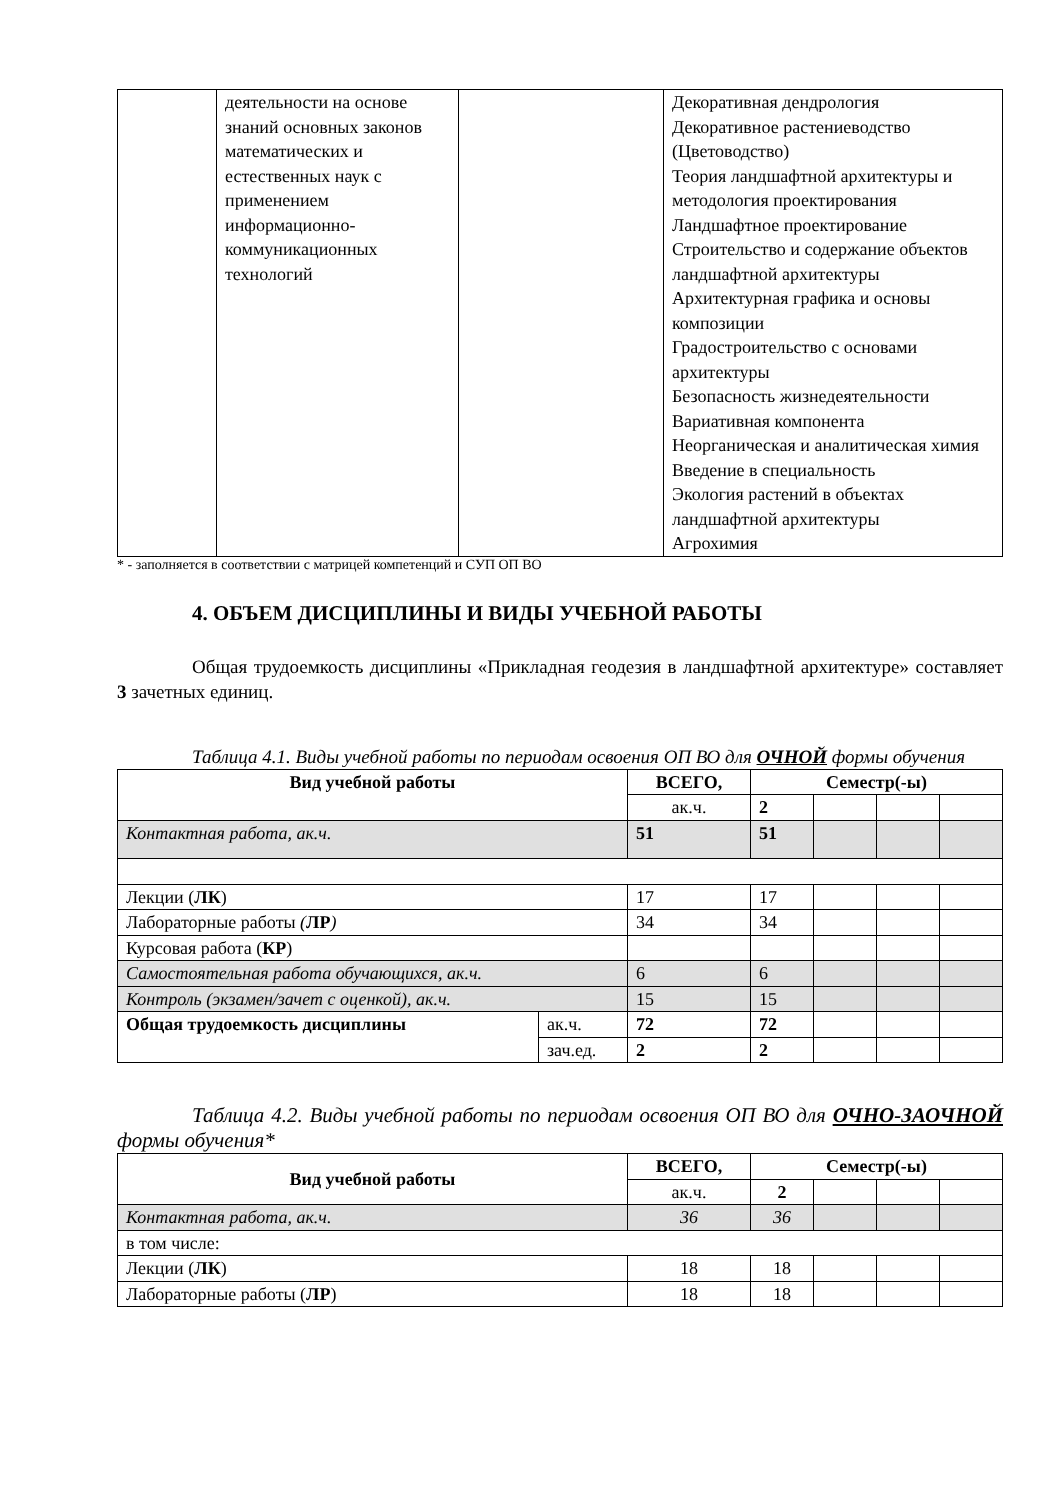| | деятельности на основе знаний основных законов математических и естественных наук с применением информационно-коммуникационных технологий | | Декоративная дендрология Декоративное растениеводство (Цветоводство) Теория ландшафтной архитектуры и методология проектирования Ландшафтное проектирование Строительство и содержание объектов ландшафтной архитектуры Архитектурная графика и основы композиции Градостроительство с основами архитектуры Безопасность жизнедеятельности Вариативная компонента Неорганическая и аналитическая химия Введение в специальность Экология растений в объектах ландшафтной архитектуры Агрохимия |
* - заполняется в соответствии с матрицей компетенций и СУП ОП ВО
4. ОБЪЕМ ДИСЦИПЛИНЫ И ВИДЫ УЧЕБНОЙ РАБОТЫ
Общая трудоемкость дисциплины «Прикладная геодезия в ландшафтной архитектуре» составляет 3 зачетных единиц.
Таблица 4.1. Виды учебной работы по периодам освоения ОП ВО для ОЧНОЙ формы обучения
| Вид учебной работы | | ВСЕГО, | Семестр(-ы) | | | |
| --- | --- | --- | --- | --- | --- | --- |
| | | ак.ч. | 2 | | | |
| Контактная работа, ак.ч. | | 51 | 51 | | | |
| Лекции ( ЛК ) | | 17 | 17 | | | |
| Лабораторные работы ( ЛР ) | | 34 | 34 | | | |
| Курсовая работа ( КР ) | | | | | | |
| Самостоятельная работа обучающихся, ак.ч. | | 6 | 6 | | | |
| Контроль (экзамен/зачет с оценкой), ак.ч. | | 15 | 15 | | | |
| Общая трудоемкость дисциплины | ак.ч. | 72 | 72 | | | |
| | зач.ед. | 2 | 2 | | | |
Таблица 4.2. Виды учебной работы по периодам освоения ОП ВО для ОЧНО-ЗАОЧНОЙ формы обучения*
| Вид учебной работы | ВСЕГО, | Семестр(-ы) | | | |
| --- | --- | --- | --- | --- | --- |
| | ак.ч. | 2 | | | |
| Контактная работа, ак.ч. | 36 | 36 | | | |
| в том числе: | | | | | |
| Лекции ( ЛК ) | 18 | 18 | | | |
| Лабораторные работы ( ЛР ) | 18 | 18 | | | |